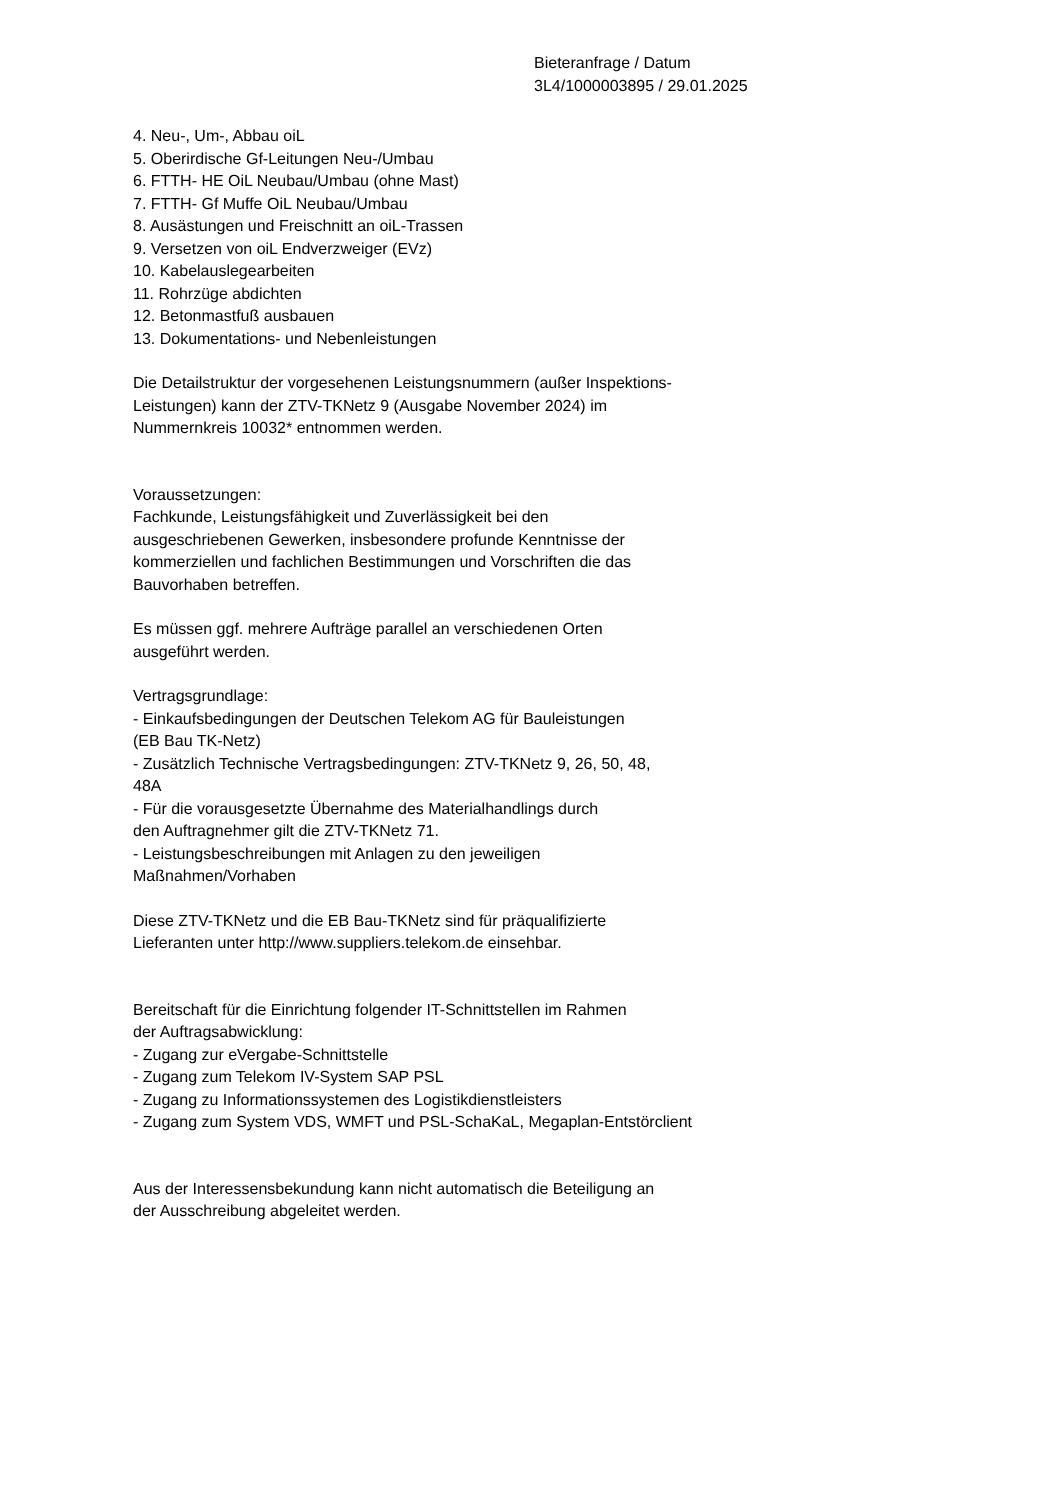Bieteranfrage / Datum
3L4/1000003895 / 29.01.2025
4. Neu-, Um-, Abbau oiL
5. Oberirdische Gf-Leitungen Neu-/Umbau
6. FTTH- HE OiL Neubau/Umbau (ohne Mast)
7. FTTH- Gf Muffe OiL Neubau/Umbau
8. Ausästungen und Freischnitt an oiL-Trassen
9. Versetzen von oiL Endverzweiger (EVz)
10. Kabelauslegearbeiten
11. Rohrzüge abdichten
12. Betonmastfuß ausbauen
13. Dokumentations- und Nebenleistungen
Die Detailstruktur der vorgesehenen Leistungsnummern (außer Inspektions-
Leistungen) kann der ZTV-TKNetz 9 (Ausgabe November 2024) im
Nummernkreis 10032* entnommen werden.
Voraussetzungen:
Fachkunde, Leistungsfähigkeit und Zuverlässigkeit bei den
ausgeschriebenen Gewerken, insbesondere profunde Kenntnisse der
kommerziellen und fachlichen Bestimmungen und Vorschriften die das
Bauvorhaben betreffen.
Es müssen ggf. mehrere Aufträge parallel an verschiedenen Orten
ausgeführt werden.
Vertragsgrundlage:
- Einkaufsbedingungen der Deutschen Telekom AG für Bauleistungen
(EB Bau TK-Netz)
- Zusätzlich Technische Vertragsbedingungen: ZTV-TKNetz 9, 26, 50, 48,
48A
- Für die vorausgesetzte Übernahme des Materialhandlings durch
den Auftragnehmer gilt die ZTV-TKNetz 71.
- Leistungsbeschreibungen mit Anlagen zu den jeweiligen
Maßnahmen/Vorhaben
Diese ZTV-TKNetz und die EB Bau-TKNetz sind für präqualifizierte
Lieferanten unter http://www.suppliers.telekom.de einsehbar.
Bereitschaft für die Einrichtung folgender IT-Schnittstellen im Rahmen
der Auftragsabwicklung:
- Zugang zur eVergabe-Schnittstelle
- Zugang zum Telekom IV-System SAP PSL
- Zugang zu Informationssystemen des Logistikdienstleisters
- Zugang zum System VDS, WMFT und PSL-SchaKaL, Megaplan-Entstörclient
Aus der Interessensbekundung kann nicht automatisch die Beteiligung an
der Ausschreibung abgeleitet werden.